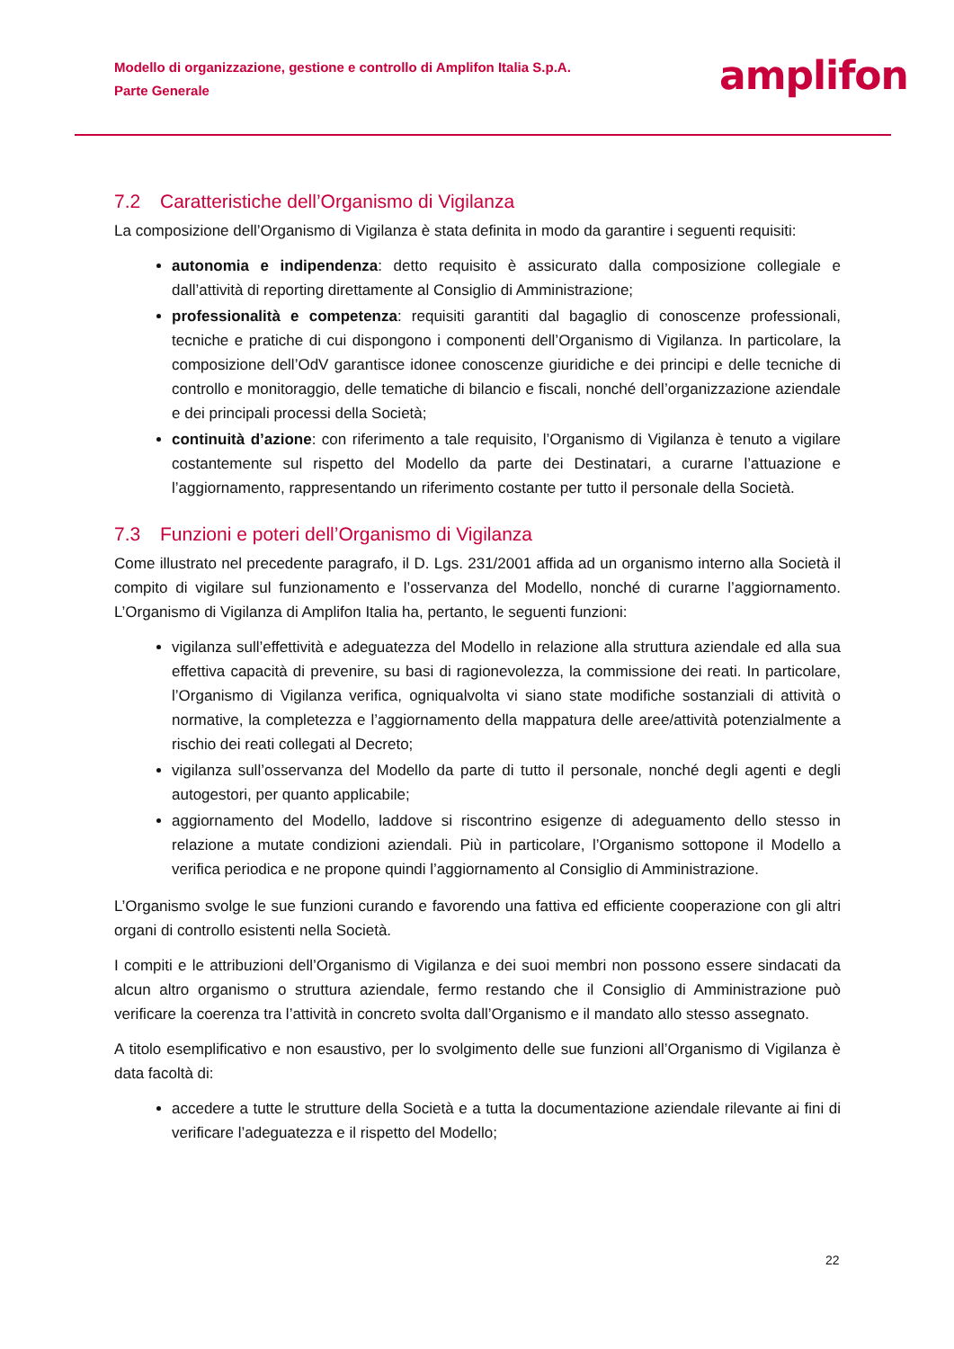Modello di organizzazione, gestione e controllo di Amplifon Italia S.p.A.
Parte Generale
amplifon
7.2 Caratteristiche dell’Organismo di Vigilanza
La composizione dell’Organismo di Vigilanza è stata definita in modo da garantire i seguenti requisiti:
autonomia e indipendenza: detto requisito è assicurato dalla composizione collegiale e dall’attività di reporting direttamente al Consiglio di Amministrazione;
professionalità e competenza: requisiti garantiti dal bagaglio di conoscenze professionali, tecniche e pratiche di cui dispongono i componenti dell’Organismo di Vigilanza. In particolare, la composizione dell’OdV garantisce idonee conoscenze giuridiche e dei principi e delle tecniche di controllo e monitoraggio, delle tematiche di bilancio e fiscali, nonché dell’organizzazione aziendale e dei principali processi della Società;
continuità d’azione: con riferimento a tale requisito, l’Organismo di Vigilanza è tenuto a vigilare costantemente sul rispetto del Modello da parte dei Destinatari, a curarne l’attuazione e l’aggiornamento, rappresentando un riferimento costante per tutto il personale della Società.
7.3 Funzioni e poteri dell’Organismo di Vigilanza
Come illustrato nel precedente paragrafo, il D. Lgs. 231/2001 affida ad un organismo interno alla Società il compito di vigilare sul funzionamento e l’osservanza del Modello, nonché di curarne l’aggiornamento. L’Organismo di Vigilanza di Amplifon Italia ha, pertanto, le seguenti funzioni:
vigilanza sull’effettività e adeguatezza del Modello in relazione alla struttura aziendale ed alla sua effettiva capacità di prevenire, su basi di ragionevolezza, la commissione dei reati. In particolare, l’Organismo di Vigilanza verifica, ogniqualvolta vi siano state modifiche sostanziali di attività o normative, la completezza e l’aggiornamento della mappatura delle aree/attività potenzialmente a rischio dei reati collegati al Decreto;
vigilanza sull’osservanza del Modello da parte di tutto il personale, nonché degli agenti e degli autogestori, per quanto applicabile;
aggiornamento del Modello, laddove si riscontrino esigenze di adeguamento dello stesso in relazione a mutate condizioni aziendali. Più in particolare, l’Organismo sottopone il Modello a verifica periodica e ne propone quindi l’aggiornamento al Consiglio di Amministrazione.
L’Organismo svolge le sue funzioni curando e favorendo una fattiva ed efficiente cooperazione con gli altri organi di controllo esistenti nella Società.
I compiti e le attribuzioni dell’Organismo di Vigilanza e dei suoi membri non possono essere sindacati da alcun altro organismo o struttura aziendale, fermo restando che il Consiglio di Amministrazione può verificare la coerenza tra l’attività in concreto svolta dall’Organismo e il mandato allo stesso assegnato.
A titolo esemplificativo e non esaustivo, per lo svolgimento delle sue funzioni all’Organismo di Vigilanza è data facoltà di:
accedere a tutte le strutture della Società e a tutta la documentazione aziendale rilevante ai fini di verificare l’adeguatezza e il rispetto del Modello;
22